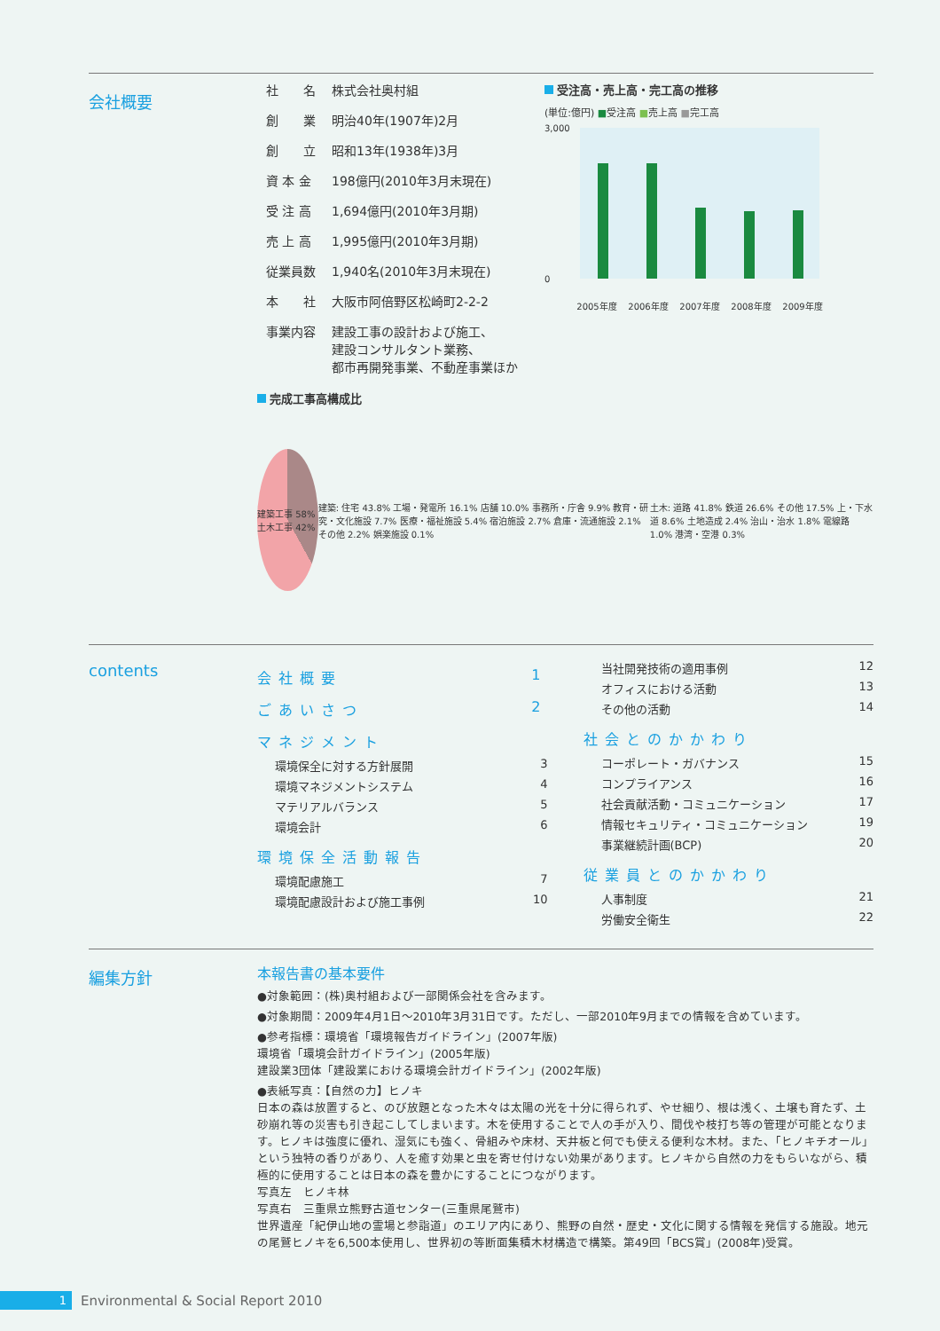会社概要
| 社 名 | 株式会社奥村組 |
| 創 業 | 明治40年(1907年)2月 |
| 創 立 | 昭和13年(1938年)3月 |
| 資 本 金 | 198億円(2010年3月末現在) |
| 受 注 高 | 1,694億円(2010年3月期) |
| 売 上 高 | 1,995億円(2010年3月期) |
| 従業員数 | 1,940名(2010年3月末現在) |
| 本 社 | 大阪市阿倍野区松崎町2-2-2 |
| 事業内容 | 建設工事の設計および施工、 建設コンサルタント業務、 都市再開発事業、不動産事業ほか |
受注高・売上高・完工高の推移
(単位:億円) ■受注高 ■売上高 ■完工高
3,000
0
2005年度 2006年度 2007年度 2008年度 2009年度
完成工事高構成比
建築工事 58% 土木工事 42%
建築: 住宅 43.8% 工場・発電所 16.1% 店舗 10.0% 事務所・庁舎 9.9% 教育・研究・文化施設 7.7% 医療・福祉施設 5.4% 宿泊施設 2.7% 倉庫・流通施設 2.1% その他 2.2% 娯楽施設 0.1%
土木: 道路 41.8% 鉄道 26.6% その他 17.5% 上・下水道 8.6% 土地造成 2.4% 治山・治水 1.8% 電線路 1.0% 港湾・空港 0.3%
contents
会社概要 1
ごあいさつ 2
マネジメント
環境保全に対する方針展開 3
環境マネジメントシステム 4
マテリアルバランス 5
環境会計 6
環境保全活動報告
環境配慮施工 7
環境配慮設計および施工事例 10
当社開発技術の適用事例 12
オフィスにおける活動 13
その他の活動 14
社会とのかかわり
コーポレート・ガバナンス 15
コンプライアンス 16
社会貢献活動・コミュニケーション 17
情報セキュリティ・コミュニケーション 19
事業継続計画(BCP) 20
従業員とのかかわり
人事制度 21
労働安全衛生 22
編集方針
本報告書の基本要件
●対象範囲：(株)奥村組および一部関係会社を含みます。
●対象期間：2009年4月1日～2010年3月31日です。ただし、一部2010年9月までの情報を含めています。
●参考指標：環境省「環境報告ガイドライン」(2007年版)
環境省「環境会計ガイドライン」(2005年版)
建設業3団体「建設業における環境会計ガイドライン」(2002年版)
●表紙写真：【自然の力】ヒノキ
日本の森は放置すると、のび放題となった木々は太陽の光を十分に得られず、やせ細り、根は浅く、土壌も育たず、土砂崩れ等の災害も引き起こしてしまいます。木を使用することで人の手が入り、間伐や枝打ち等の管理が可能となります。ヒノキは強度に優れ、湿気にも強く、骨組みや床材、天井板と何でも使える便利な木材。また、「ヒノキチオール」という独特の香りがあり、人を癒す効果と虫を寄せ付けない効果があります。ヒノキから自然の力をもらいながら、積極的に使用することは日本の森を豊かにすることにつながります。
写真左　ヒノキ林
写真右　三重県立熊野古道センター(三重県尾鷲市)
世界遺産「紀伊山地の霊場と参詣道」のエリア内にあり、熊野の自然・歴史・文化に関する情報を発信する施設。地元の尾鷲ヒノキを6,500本使用し、世界初の等断面集積木材構造で構築。第49回「BCS賞」(2008年)受賞。
1 Environmental & Social Report 2010